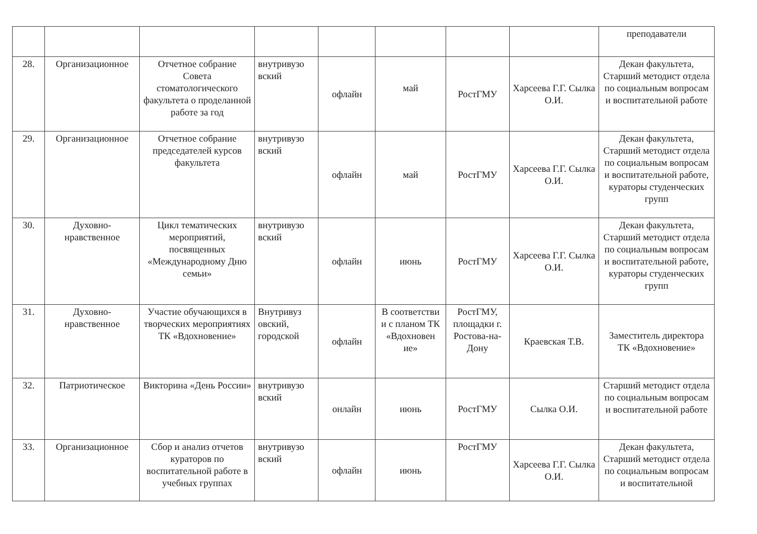| | | | | | | | | преподаватели |
| 28. | Организационное | Отчетное собрание Совета стоматологического факультета о проделанной работе за год | внутривузо вский | офлайн | май | РостГМУ | Харсеева Г.Г. Сылка О.И. | Декан факультета, Старший методист отдела по социальным вопросам и воспитательной работе |
| 29. | Организационное | Отчетное собрание председателей курсов факультета | внутривузо вский | офлайн | май | РостГМУ | Харсеева Г.Г. Сылка О.И. | Декан факультета, Старший методист отдела по социальным вопросам и воспитательной работе, кураторы студенческих групп |
| 30. | Духовно-нравственное | Цикл тематических мероприятий, посвященных «Международному Дню семьи» | внутривузо вский | офлайн | июнь | РостГМУ | Харсеева Г.Г. Сылка О.И. | Декан факультета, Старший методист отдела по социальным вопросам и воспитательной работе, кураторы студенческих групп |
| 31. | Духовно-нравственное | Участие обучающихся в творческих мероприятиях ТК «Вдохновение» | Внутривуз овский, городской | офлайн | В соответстви и с планом ТК «Вдохновен ие» | РостГМУ, площадки г. Ростова-на-Дону | Краевская Т.В. | Заместитель директора ТК «Вдохновение» |
| 32. | Патриотическое | Викторина «День России» | внутривузо вский | онлайн | июнь | РостГМУ | Сылка О.И. | Старший методист отдела по социальным вопросам и воспитательной работе |
| 33. | Организационное | Сбор и анализ отчетов кураторов по воспитательной работе в учебных группах | внутривузо вский | офлайн | июнь | РостГМУ | Харсеева Г.Г. Сылка О.И. | Декан факультета, Старший методист отдела по социальным вопросам и воспитательной |